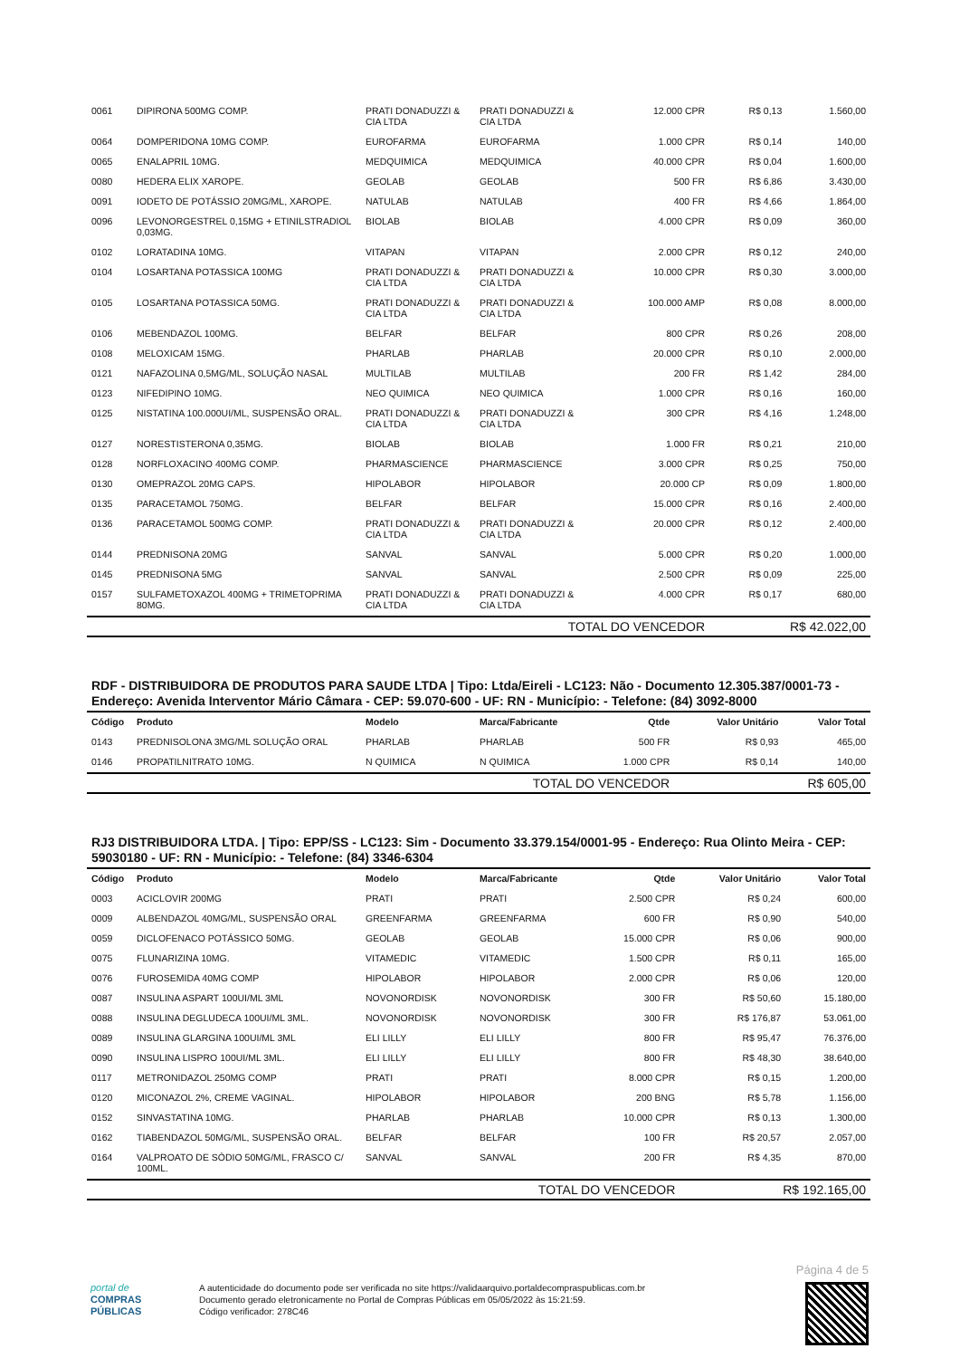| 0061 | DIPIRONA 500MG COMP. | PRATI DONADUZZI & CIA LTDA | PRATI DONADUZZI & CIA LTDA | 12.000 CPR | R$ 0,13 | 1.560,00 |
| 0064 | DOMPERIDONA 10MG COMP. | EUROFARMA | EUROFARMA | 1.000 CPR | R$ 0,14 | 140,00 |
| 0065 | ENALAPRIL 10MG. | MEDQUIMICA | MEDQUIMICA | 40.000 CPR | R$ 0,04 | 1.600,00 |
| 0080 | HEDERA ELIX XAROPE. | GEOLAB | GEOLAB | 500 FR | R$ 6,86 | 3.430,00 |
| 0091 | IODETO DE POTÁSSIO 20MG/ML, XAROPE. | NATULAB | NATULAB | 400 FR | R$ 4,66 | 1.864,00 |
| 0096 | LEVONORGESTREL 0,15MG + ETINILSTRADIOL 0,03MG. | BIOLAB | BIOLAB | 4.000 CPR | R$ 0,09 | 360,00 |
| 0102 | LORATADINA 10MG. | VITAPAN | VITAPAN | 2.000 CPR | R$ 0,12 | 240,00 |
| 0104 | LOSARTANA POTASSICA 100MG | PRATI DONADUZZI & CIA LTDA | PRATI DONADUZZI & CIA LTDA | 10.000 CPR | R$ 0,30 | 3.000,00 |
| 0105 | LOSARTANA POTASSICA 50MG. | PRATI DONADUZZI & CIA LTDA | PRATI DONADUZZI & CIA LTDA | 100.000 AMP | R$ 0,08 | 8.000,00 |
| 0106 | MEBENDAZOL 100MG. | BELFAR | BELFAR | 800 CPR | R$ 0,26 | 208,00 |
| 0108 | MELOXICAM 15MG. | PHARLAB | PHARLAB | 20.000 CPR | R$ 0,10 | 2.000,00 |
| 0121 | NAFAZOLINA 0,5MG/ML, SOLUÇÃO NASAL | MULTILAB | MULTILAB | 200 FR | R$ 1,42 | 284,00 |
| 0123 | NIFEDIPINO 10MG. | NEO QUIMICA | NEO QUIMICA | 1.000 CPR | R$ 0,16 | 160,00 |
| 0125 | NISTATINA 100.000UI/ML, SUSPENSÃO ORAL. | PRATI DONADUZZI & CIA LTDA | PRATI DONADUZZI & CIA LTDA | 300 CPR | R$ 4,16 | 1.248,00 |
| 0127 | NORESTISTERONA 0,35MG. | BIOLAB | BIOLAB | 1.000 FR | R$ 0,21 | 210,00 |
| 0128 | NORFLOXACINO 400MG COMP. | PHARMASCIENCE | PHARMASCIENCE | 3.000 CPR | R$ 0,25 | 750,00 |
| 0130 | OMEPRAZOL 20MG CAPS. | HIPOLABOR | HIPOLABOR | 20.000 CP | R$ 0,09 | 1.800,00 |
| 0135 | PARACETAMOL 750MG. | BELFAR | BELFAR | 15.000 CPR | R$ 0,16 | 2.400,00 |
| 0136 | PARACETAMOL 500MG COMP. | PRATI DONADUZZI & CIA LTDA | PRATI DONADUZZI & CIA LTDA | 20.000 CPR | R$ 0,12 | 2.400,00 |
| 0144 | PREDNISONA 20MG | SANVAL | SANVAL | 5.000 CPR | R$ 0,20 | 1.000,00 |
| 0145 | PREDNISONA 5MG | SANVAL | SANVAL | 2.500 CPR | R$ 0,09 | 225,00 |
| 0157 | SULFAMETOXAZOL 400MG + TRIMETOPRIMA 80MG. | PRATI DONADUZZI & CIA LTDA | PRATI DONADUZZI & CIA LTDA | 4.000 CPR | R$ 0,17 | 680,00 |
| TOTAL DO VENCEDOR | | | | | R$ 42.022,00 | |
RDF - DISTRIBUIDORA DE PRODUTOS PARA SAUDE LTDA | Tipo: Ltda/Eireli - LC123: Não - Documento 12.305.387/0001-73 - Endereço: Avenida Interventor Mário Câmara - CEP: 59.070-600 - UF: RN - Município: - Telefone: (84) 3092-8000
| Código | Produto | Modelo | Marca/Fabricante | Qtde | Valor Unitário | Valor Total |
| --- | --- | --- | --- | --- | --- | --- |
| 0143 | PREDNISOLONA 3MG/ML SOLUÇÃO ORAL | PHARLAB | PHARLAB | 500 FR | R$ 0,93 | 465,00 |
| 0146 | PROPATILNITRATO 10MG. | N QUIMICA | N QUIMICA | 1.000 CPR | R$ 0,14 | 140,00 |
| TOTAL DO VENCEDOR | | | | | R$ 605,00 | |
RJ3 DISTRIBUIDORA LTDA. | Tipo: EPP/SS - LC123: Sim - Documento 33.379.154/0001-95 - Endereço: Rua Olinto Meira - CEP: 59030180 - UF: RN - Município: - Telefone: (84) 3346-6304
| Código | Produto | Modelo | Marca/Fabricante | Qtde | Valor Unitário | Valor Total |
| --- | --- | --- | --- | --- | --- | --- |
| 0003 | ACICLOVIR 200MG | PRATI | PRATI | 2.500 CPR | R$ 0,24 | 600,00 |
| 0009 | ALBENDAZOL 40MG/ML, SUSPENSÃO ORAL | GREENFARMA | GREENFARMA | 600 FR | R$ 0,90 | 540,00 |
| 0059 | DICLOFENACO POTÁSSICO 50MG. | GEOLAB | GEOLAB | 15.000 CPR | R$ 0,06 | 900,00 |
| 0075 | FLUNARIZINA 10MG. | VITAMEDIC | VITAMEDIC | 1.500 CPR | R$ 0,11 | 165,00 |
| 0076 | FUROSEMIDA 40MG COMP | HIPOLABOR | HIPOLABOR | 2.000 CPR | R$ 0,06 | 120,00 |
| 0087 | INSULINA ASPART 100UI/ML 3ML | NOVONORDISK | NOVONORDISK | 300 FR | R$ 50,60 | 15.180,00 |
| 0088 | INSULINA DEGLUDECA 100UI/ML 3ML. | NOVONORDISK | NOVONORDISK | 300 FR | R$ 176,87 | 53.061,00 |
| 0089 | INSULINA GLARGINA 100UI/ML 3ML | ELI LILLY | ELI LILLY | 800 FR | R$ 95,47 | 76.376,00 |
| 0090 | INSULINA LISPRO 100UI/ML 3ML. | ELI LILLY | ELI LILLY | 800 FR | R$ 48,30 | 38.640,00 |
| 0117 | METRONIDAZOL 250MG COMP | PRATI | PRATI | 8.000 CPR | R$ 0,15 | 1.200,00 |
| 0120 | MICONAZOL 2%, CREME VAGINAL. | HIPOLABOR | HIPOLABOR | 200 BNG | R$ 5,78 | 1.156,00 |
| 0152 | SINVASTATINA 10MG. | PHARLAB | PHARLAB | 10.000 CPR | R$ 0,13 | 1.300,00 |
| 0162 | TIABENDAZOL 50MG/ML, SUSPENSÃO ORAL. | BELFAR | BELFAR | 100 FR | R$ 20,57 | 2.057,00 |
| 0164 | VALPROATO DE SÓDIO 50MG/ML, FRASCO C/ 100ML. | SANVAL | SANVAL | 200 FR | R$ 4,35 | 870,00 |
| TOTAL DO VENCEDOR | | | | | R$ 192.165,00 | |
Página 4 de 5
portal de
COMPRAS
PÚBLICAS
A autenticidade do documento pode ser verificada no site https://validaarquivo.portaldecompraspublicas.com.br
Documento gerado eletronicamente no Portal de Compras Públicas em 05/05/2022 às 15:21:59.
Código verificador: 278C46